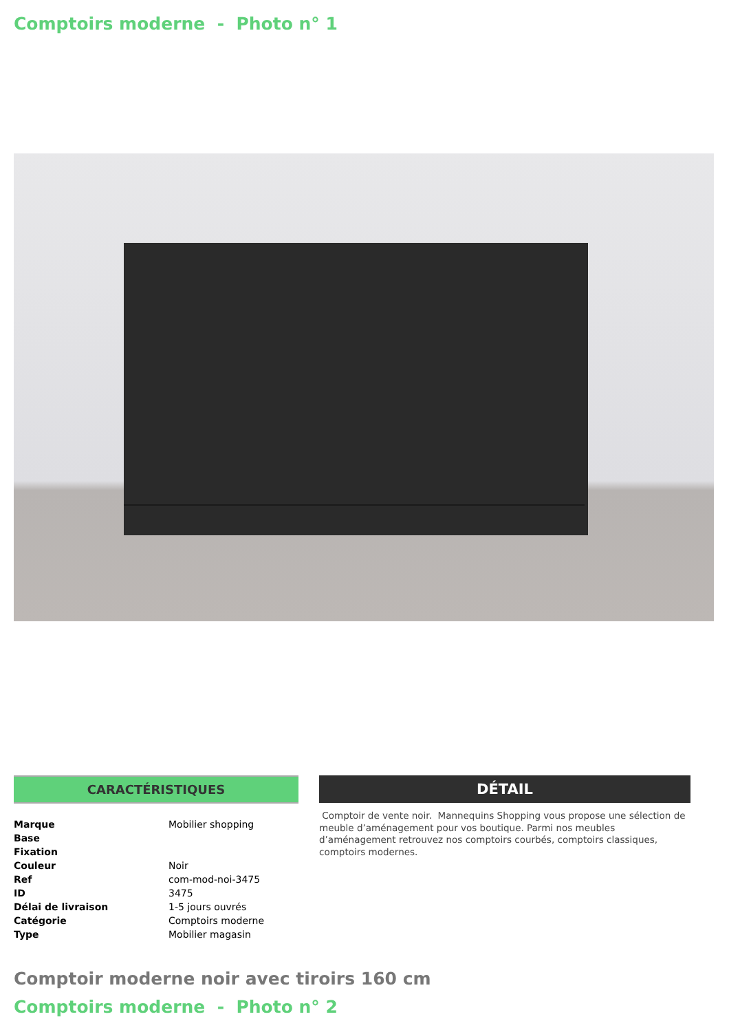Comptoirs moderne - Photo n° 1
CARACTÉRISTIQUES
| Marque | Mobilier shopping |
| Base | |
| Fixation | |
| Couleur | Noir |
| Ref | com-mod-noi-3475 |
| ID | 3475 |
| Délai de livraison | 1-5 jours ouvrés |
| Catégorie | Comptoirs moderne |
| Type | Mobilier magasin |
DÉTAIL
Comptoir de vente noir. Mannequins Shopping vous propose une sélection de meuble d’aménagement pour vos boutique. Parmi nos meubles d’aménagement retrouvez nos comptoirs courbés, comptoirs classiques, comptoirs modernes.
Comptoir moderne noir avec tiroirs 160 cm
Comptoirs moderne - Photo n° 2